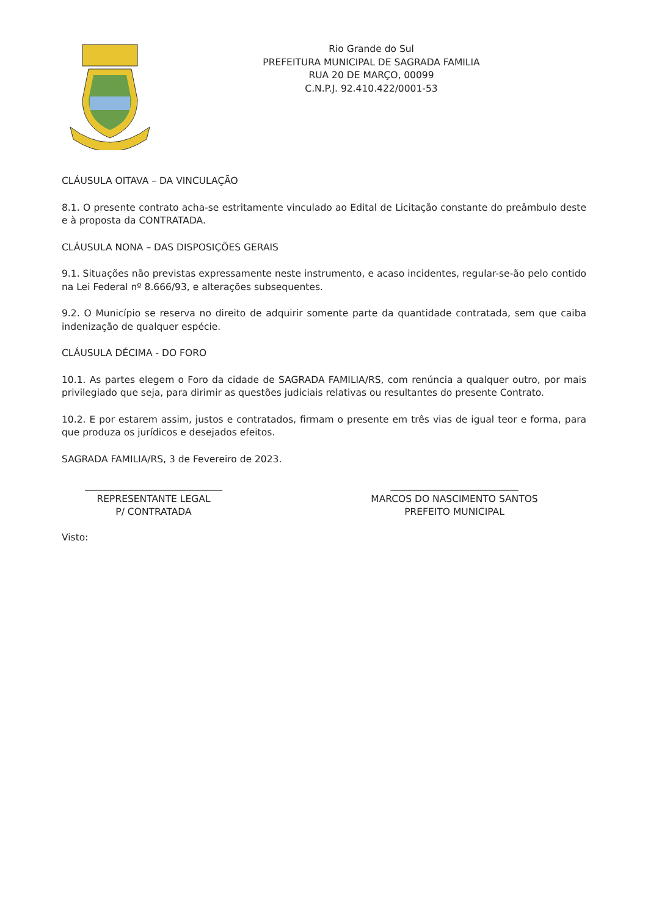Rio Grande do Sul
PREFEITURA MUNICIPAL DE SAGRADA FAMILIA
RUA 20 DE MARÇO, 00099
C.N.P.J. 92.410.422/0001-53
CLÁUSULA OITAVA – DA VINCULAÇÃO
8.1. O presente contrato acha-se estritamente vinculado ao Edital de Licitação constante do preâmbulo deste e à proposta da CONTRATADA.
CLÁUSULA NONA – DAS DISPOSIÇÕES GERAIS
9.1. Situações não previstas expressamente neste instrumento, e acaso incidentes, regular-se-ão pelo contido na Lei Federal nº 8.666/93, e alterações subsequentes.
9.2. O Município se reserva no direito de adquirir somente parte da quantidade contratada, sem que caiba indenização de qualquer espécie.
CLÁUSULA DÉCIMA - DO FORO
10.1. As partes elegem o Foro da cidade de SAGRADA FAMILIA/RS, com renúncia a qualquer outro, por mais privilegiado que seja, para dirimir as questões judiciais relativas ou resultantes do presente Contrato.
10.2. E por estarem assim, justos e contratados, firmam o presente em três vias de igual teor e forma, para que produza os jurídicos e desejados efeitos.
SAGRADA FAMILIA/RS, 3 de Fevereiro de 2023.
_____________________________
REPRESENTANTE LEGAL
P/ CONTRATADA
___________________________
MARCOS DO NASCIMENTO SANTOS
PREFEITO MUNICIPAL
Visto: